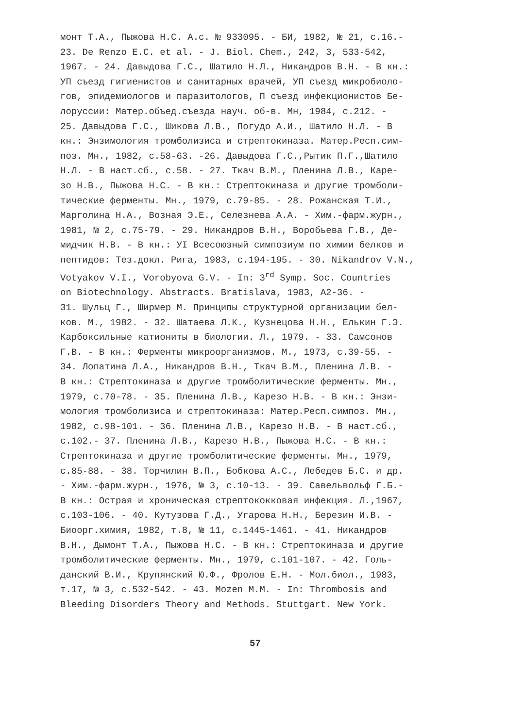монт Т.А., Пыжова Н.С. А.с. № 933095. - БИ, 1982, № 21, с.16.-
23. De Renzo E.C. et al. - J. Biol. Chem., 242, 3, 533-542,
1967. - 24. Давыдова Г.С., Шатило Н.Л., Никандров В.Н. - В кн.:
УП съезд гигиенистов и санитарных врачей, УП съезд микробиоло-
гов, эпидемиологов и паразитологов, П съезд инфекционистов Бе-
лоруссии: Матер.объед.съезда науч. об-в. Мн, 1984, с.212. -
25. Давыдова Г.С., Шикова Л.В., Погудо А.И., Шатило Н.Л. - В
кн.: Энзимология тромболизиса и стрептокиназа. Матер.Респ.сим-
поз. Мн., 1982, с.58-63. -26. Давыдова Г.С.,Рытик П.Г.,Шатило
Н.Л. - В наст.сб., с.58. - 27. Ткач В.М., Пленина Л.В., Каре-
зо Н.В., Пыжова Н.С. - В кн.: Стрептокиназа и другие тромболи-
тические ферменты. Мн., 1979, с.79-85. - 28. Рожанская Т.И.,
Марголина Н.А., Возная Э.Е., Селезнева А.А. - Хим.-фарм.журн.,
1981, № 2, с.75-79. - 29. Никандров В.Н., Воробьева Г.В., Де-
мидчик Н.В. - В кн.: УI Всесоюзный симпозиум по химии белков и
пептидов: Тез.докл. Рига, 1983, с.194-195. - 30. Nikandrov V.N.,
Votyakov V.I., Vorobyova G.V. - In: 3<sup>rd</sup> Symp. Soc. Countries
on Biotechnology. Abstracts. Bratislava, 1983, A2-36. -
31. Шульц Г., Ширмер М. Принципы структурной организации бел-
ков. М., 1982. - 32. Шатаева Л.К., Кузнецова Н.Н., Елькин Г.Э.
Карбоксильные катиониты в биологии. Л., 1979. - 33. Самсонов
Г.В. - В кн.: Ферменты микроорганизмов. М., 1973, с.39-55. -
34. Лопатина Л.А., Никандров В.Н., Ткач В.М., Пленина Л.В. -
В кн.: Стрептокиназа и другие тромболитические ферменты. Мн.,
1979, с.70-78. - 35. Пленина Л.В., Карезо Н.В. - В кн.: Энзи-
мология тромболизиса и стрептокиназа: Матер.Респ.симпоз. Мн.,
1982, с.98-101. - 36. Пленина Л.В., Карезо Н.В. - В наст.сб.,
с.102.- 37. Пленина Л.В., Карезо Н.В., Пыжова Н.С. - В кн.:
Стрептокиназа и другие тромболитические ферменты. Мн., 1979,
с.85-88. - 38. Торчилин В.П., Бобкова А.С., Лебедев Б.С. и др.
- Хим.-фарм.журн., 1976, № 3, с.10-13. - 39. Савельвольф Г.Б.-
В кн.: Острая и хроническая стрептококковая инфекция. Л.,1967,
с.103-106. - 40. Кутузова Г.Д., Угарова Н.Н., Березин И.В. -
Биоорг.химия, 1982, т.8, № 11, с.1445-1461. - 41. Никандров
В.Н., Дымонт Т.А., Пыжова Н.С. - В кн.: Стрептокиназа и другие
тромболитические ферменты. Мн., 1979, с.101-107. - 42. Голь-
данский В.И., Крупянский Ю.Ф., Фролов Е.Н. - Мол.биол., 1983,
т.17, № 3, с.532-542. - 43. Mozen M.M. - In: Thrombosis and
Bleeding Disorders Theory and Methods. Stuttgart. New York.
57